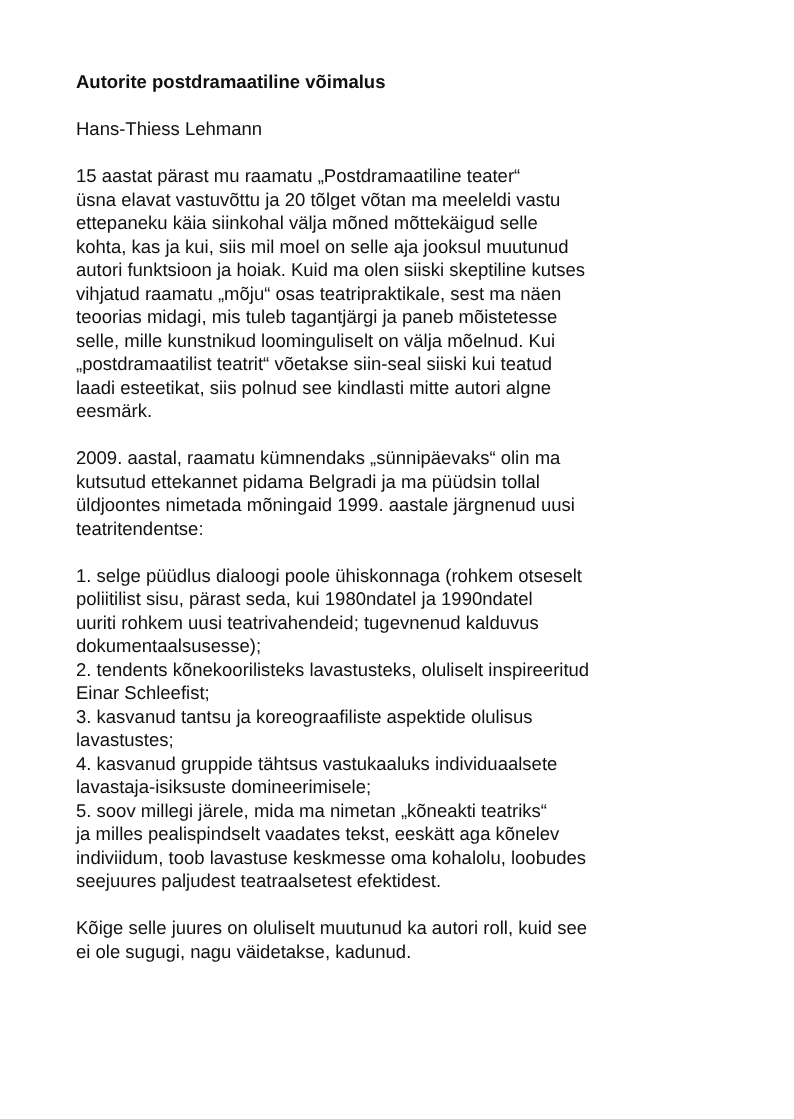Autorite postdramaatiline võimalus
Hans-Thiess Lehmann
15 aastat pärast mu raamatu „Postdramaatiline teater“
üsna elavat vastuvõttu ja 20 tõlget võtan ma meeleldi vastu
ettepaneku käia siinkohal välja mõned mõttekäigud selle
kohta, kas ja kui, siis mil moel on selle aja jooksul muutunud
autori funktsioon ja hoiak. Kuid ma olen siiski skeptiline kutses
vihjatud raamatu „mõju“ osas teatripraktikale, sest ma näen
teoorias midagi, mis tuleb tagantjärgi ja paneb mõistetesse
selle, mille kunstnikud loominguliselt on välja mõelnud. Kui
„postdramaatilist teatrit“ võetakse siin-seal siiski kui teatud
laadi esteetikat, siis polnud see kindlasti mitte autori algne
eesmärk.
2009. aastal, raamatu kümnendaks „sünnipäevaks“ olin ma
kutsutud ettekannet pidama Belgradi ja ma püüdsin tollal
üldjoontes nimetada mõningaid 1999. aastale järgnenud uusi
teatritendentse:
1. selge püüdlus dialoogi poole ühiskonnaga (rohkem otseselt
poliitilist sisu, pärast seda, kui 1980ndatel ja 1990ndatel
uuriti rohkem uusi teatrivahendeid; tugevnenud kalduvus
dokumentaalsusesse);
2. tendents kõnekoorilisteks lavastusteks, oluliselt inspireeritud
Einar Schleefist;
3. kasvanud tantsu ja koreograafiliste aspektide olulisus
lavastustes;
4. kasvanud gruppide tähtsus vastukaaluks individuaalsete
lavastaja-isiksuste domineerimisele;
5. soov millegi järele, mida ma nimetan „kõneakti teatriks“
ja milles pealispindselt vaadates tekst, eeskätt aga kõnelev
indiviidum, toob lavastuse keskmesse oma kohalolu, loobudes
seejuures paljudest teatraalsetest efektidest.
Kõige selle juures on oluliselt muutunud ka autori roll, kuid see
ei ole sugugi, nagu väidetakse, kadunud.